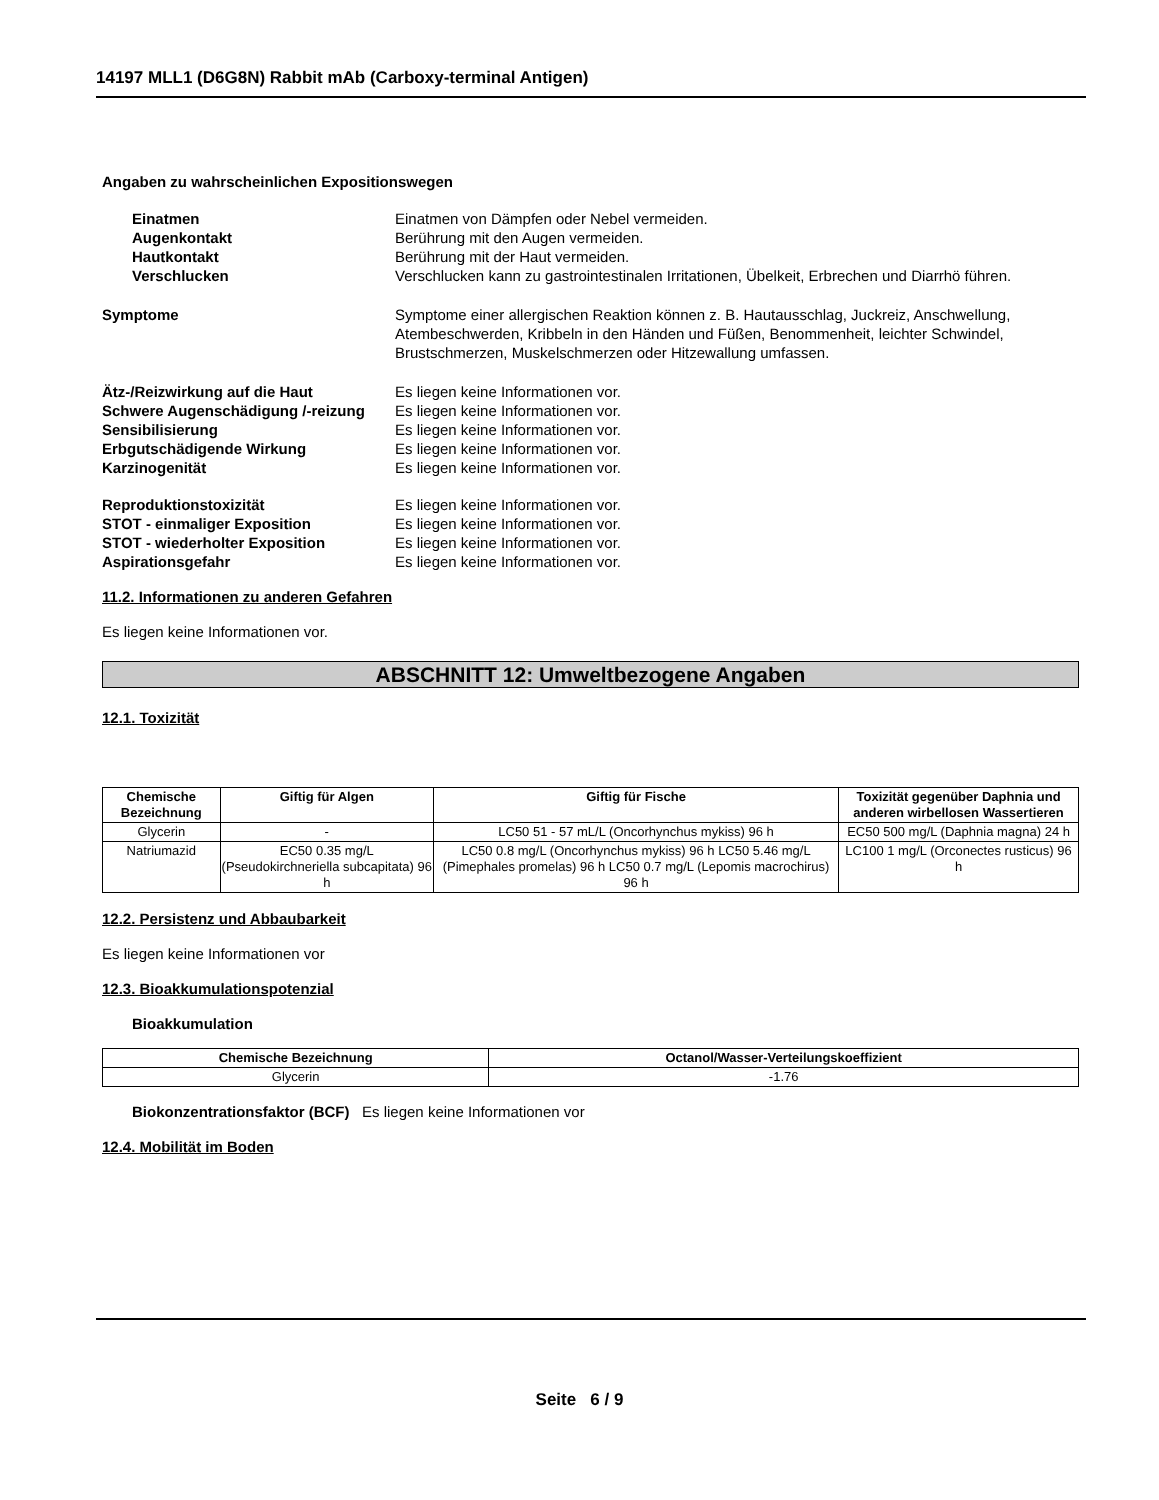14197 MLL1 (D6G8N) Rabbit mAb (Carboxy-terminal Antigen)
Angaben zu wahrscheinlichen Expositionswegen
Einatmen Einatmen von Dämpfen oder Nebel vermeiden.
Augenkontakt Berührung mit den Augen vermeiden.
Hautkontakt Berührung mit der Haut vermeiden.
Verschlucken Verschlucken kann zu gastrointestinalen Irritationen, Übelkeit, Erbrechen und Diarrhö führen.
Symptome Symptome einer allergischen Reaktion können z. B. Hautausschlag, Juckreiz, Anschwellung, Atembeschwerden, Kribbeln in den Händen und Füßen, Benommenheit, leichter Schwindel, Brustschmerzen, Muskelschmerzen oder Hitzewallung umfassen.
Ätz-/Reizwirkung auf die Haut Es liegen keine Informationen vor.
Schwere Augenschädigung /-reizung
Es liegen keine Informationen vor.
Sensibilisierung Es liegen keine Informationen vor.
Erbgutschädigende Wirkung Es liegen keine Informationen vor.
Karzinogenität Es liegen keine Informationen vor.
Reproduktionstoxizität Es liegen keine Informationen vor.
STOT - einmaliger Exposition Es liegen keine Informationen vor.
STOT - wiederholter Exposition Es liegen keine Informationen vor.
Aspirationsgefahr Es liegen keine Informationen vor.
11.2. Informationen zu anderen Gefahren
Es liegen keine Informationen vor.
ABSCHNITT 12: Umweltbezogene Angaben
12.1. Toxizität
| Chemische Bezeichnung | Giftig für Algen | Giftig für Fische | Toxizität gegenüber Daphnia und anderen wirbellosen Wassertieren |
| --- | --- | --- | --- |
| Glycerin | - | LC50 51 - 57 mL/L (Oncorhynchus mykiss) 96 h | EC50 500 mg/L (Daphnia magna) 24 h |
| Natriumazid | EC50 0.35 mg/L (Pseudokirchneriella subcapitata) 96 h | LC50 0.8 mg/L (Oncorhynchus mykiss) 96 h LC50 5.46 mg/L (Pimephales promelas) 96 h LC50 0.7 mg/L (Lepomis macrochirus) 96 h | LC100 1 mg/L (Orconectes rusticus) 96 h |
12.2. Persistenz und Abbaubarkeit
Es liegen keine Informationen vor
12.3. Bioakkumulationspotenzial
Bioakkumulation
| Chemische Bezeichnung | Octanol/Wasser-Verteilungskoeffizient |
| --- | --- |
| Glycerin | -1.76 |
Biokonzentrationsfaktor (BCF) Es liegen keine Informationen vor
12.4. Mobilität im Boden
Seite 6 / 9